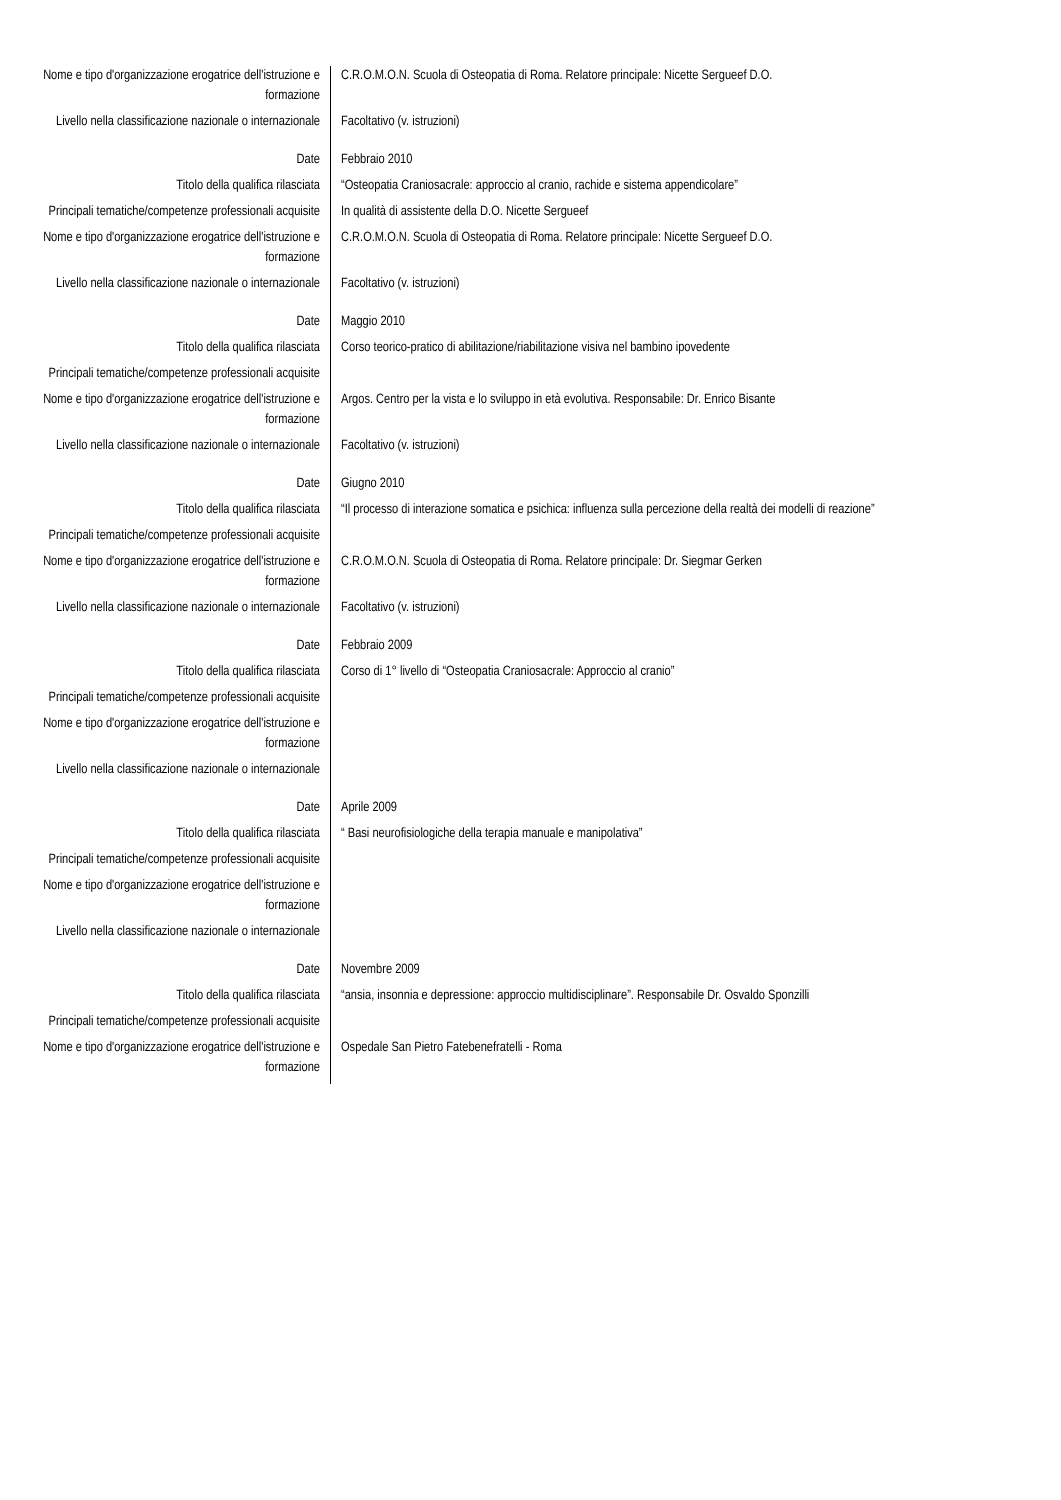| Nome e tipo d'organizzazione erogatrice dell'istruzione e formazione | C.R.O.M.O.N. Scuola di Osteopatia di Roma. Relatore principale: Nicette Sergueef D.O. |
| Livello nella classificazione nazionale o internazionale | Facoltativo (v. istruzioni) |
| Date | Febbraio 2010 |
| Titolo della qualifica rilasciata | “Osteopatia Craniosacrale: approccio al cranio, rachide e sistema appendicolare” |
| Principali tematiche/competenze professionali acquisite | In qualità di assistente della D.O. Nicette Sergueef |
| Nome e tipo d'organizzazione erogatrice dell'istruzione e formazione | C.R.O.M.O.N. Scuola di Osteopatia di Roma. Relatore principale: Nicette Sergueef D.O. |
| Livello nella classificazione nazionale o internazionale | Facoltativo (v. istruzioni) |
| Date | Maggio 2010 |
| Titolo della qualifica rilasciata | Corso teorico-pratico di abilitazione/riabilitazione visiva nel bambino ipovedente |
| Principali tematiche/competenze professionali acquisite | |
| Nome e tipo d'organizzazione erogatrice dell'istruzione e formazione | Argos. Centro per la vista e lo sviluppo in età evolutiva. Responsabile: Dr. Enrico Bisante |
| Livello nella classificazione nazionale o internazionale | Facoltativo (v. istruzioni) |
| Date | Giugno 2010 |
| Titolo della qualifica rilasciata | “Il processo di interazione somatica e psichica: influenza sulla percezione della realtà dei modelli di reazione” |
| Principali tematiche/competenze professionali acquisite | |
| Nome e tipo d'organizzazione erogatrice dell'istruzione e formazione | C.R.O.M.O.N. Scuola di Osteopatia di Roma. Relatore principale: Dr. Siegmar Gerken |
| Livello nella classificazione nazionale o internazionale | Facoltativo (v. istruzioni) |
| Date | Febbraio 2009 |
| Titolo della qualifica rilasciata | Corso di 1° livello di “Osteopatia Craniosacrale: Approccio al cranio” |
| Principali tematiche/competenze professionali acquisite | |
| Nome e tipo d'organizzazione erogatrice dell'istruzione e formazione | |
| Livello nella classificazione nazionale o internazionale | |
| Date | Aprile 2009 |
| Titolo della qualifica rilasciata | “ Basi neurofisiologiche della terapia manuale e manipolativa” |
| Principali tematiche/competenze professionali acquisite | |
| Nome e tipo d'organizzazione erogatrice dell'istruzione e formazione | |
| Livello nella classificazione nazionale o internazionale | |
| Date | Novembre 2009 |
| Titolo della qualifica rilasciata | “ansia, insonnia e depressione: approccio multidisciplinare”. Responsabile Dr. Osvaldo Sponzilli |
| Principali tematiche/competenze professionali acquisite | |
| Nome e tipo d'organizzazione erogatrice dell'istruzione e formazione | Ospedale San Pietro Fatebenefratelli - Roma |